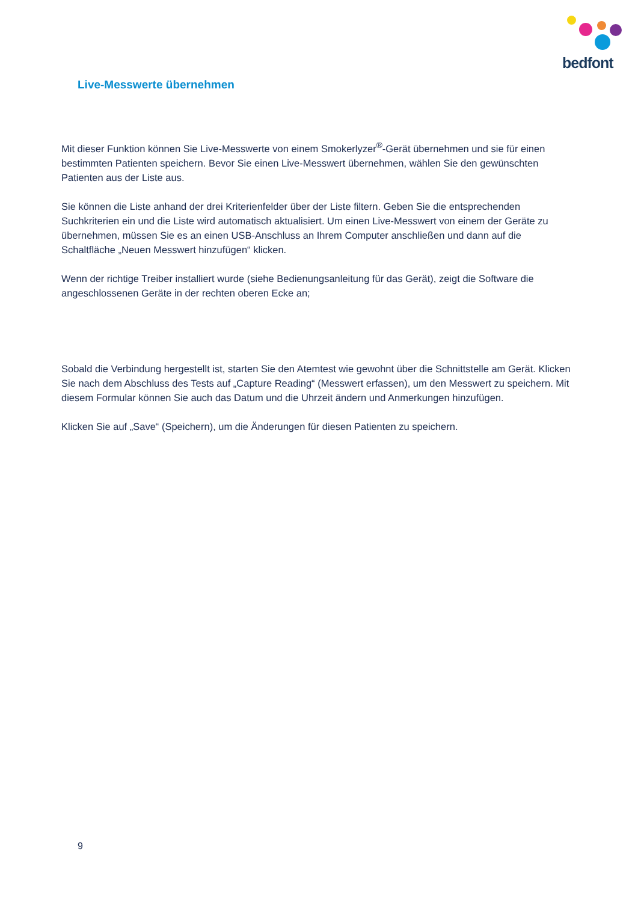bedfont
Live-Messwerte übernehmen
Mit dieser Funktion können Sie Live-Messwerte von einem Smokerlyzer<sup>®</sup>-Gerät übernehmen und sie für einen bestimmten Patienten speichern. Bevor Sie einen Live-Messwert übernehmen, wählen Sie den gewünschten Patienten aus der Liste aus.
Sie können die Liste anhand der drei Kriterienfelder über der Liste filtern. Geben Sie die entsprechenden Suchkriterien ein und die Liste wird automatisch aktualisiert. Um einen Live-Messwert von einem der Geräte zu übernehmen, müssen Sie es an einen USB-Anschluss an Ihrem Computer anschließen und dann auf die Schaltfläche „Neuen Messwert hinzufügen“ klicken.
Wenn der richtige Treiber installiert wurde (siehe Bedienungsanleitung für das Gerät), zeigt die Software die angeschlossenen Geräte in der rechten oberen Ecke an;
Sobald die Verbindung hergestellt ist, starten Sie den Atemtest wie gewohnt über die Schnittstelle am Gerät. Klicken Sie nach dem Abschluss des Tests auf „Capture Reading“ (Messwert erfassen), um den Messwert zu speichern. Mit diesem Formular können Sie auch das Datum und die Uhrzeit ändern und Anmerkungen hinzufügen.
Klicken Sie auf „Save“ (Speichern), um die Änderungen für diesen Patienten zu speichern.
9